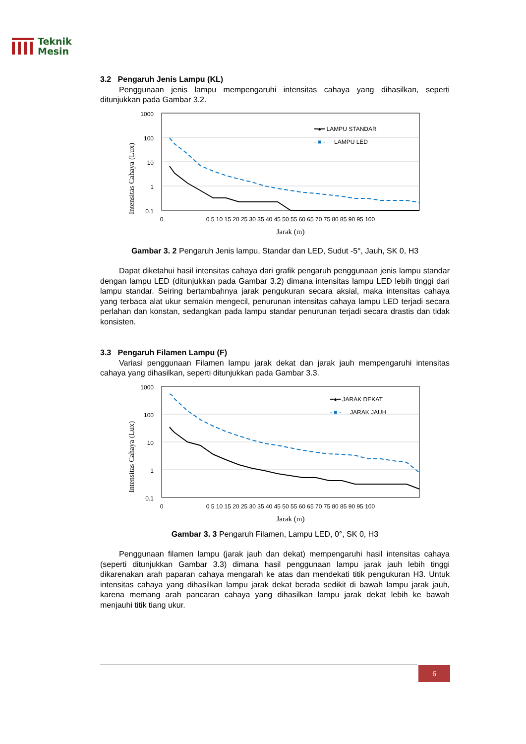Teknik
Mesin
3.2 Pengaruh Jenis Lampu (KL)
Penggunaan jenis lampu mempengaruhi intensitas cahaya yang dihasilkan, seperti ditunjukkan pada Gambar 3.2.
Intensitas Cahaya (Lux)
1000
100
10
1
0.1
━●━ LAMPU STANDAR
- ■ -
LAMPU LED
0
0 5 10 15 20 25 30 35 40 45 50 55 60 65 70 75 80 85 90 95 100
Jarak (m)
Gambar 3. 2 Pengaruh Jenis lampu, Standar dan LED, Sudut -5°, Jauh, SK 0, H3
Dapat diketahui hasil intensitas cahaya dari grafik pengaruh penggunaan jenis lampu standar dengan lampu LED (ditunjukkan pada Gambar 3.2) dimana intensitas lampu LED lebih tinggi dari lampu standar. Seiring bertambahnya jarak pengukuran secara aksial, maka intensitas cahaya yang terbaca alat ukur semakin mengecil, penurunan intensitas cahaya lampu LED terjadi secara perlahan dan konstan, sedangkan pada lampu standar penurunan terjadi secara drastis dan tidak konsisten.
3.3 Pengaruh Filamen Lampu (F)
Variasi penggunaan Filamen lampu jarak dekat dan jarak jauh mempengaruhi intensitas cahaya yang dihasilkan, seperti ditunjukkan pada Gambar 3.3.
Intensitas Cahaya (Lux)
1000
100
10
1
0.1
━●━ JARAK DEKAT
- ■ -
JARAK JAUH
0
0 5 10 15 20 25 30 35 40 45 50 55 60 65 70 75 80 85 90 95 100
Jarak (m)
Gambar 3. 3 Pengaruh Filamen, Lampu LED, 0°, SK 0, H3
Penggunaan filamen lampu (jarak jauh dan dekat) mempengaruhi hasil intensitas cahaya (seperti ditunjukkan Gambar 3.3) dimana hasil penggunaan lampu jarak jauh lebih tinggi dikarenakan arah paparan cahaya mengarah ke atas dan mendekati titik pengukuran H3. Untuk intensitas cahaya yang dihasilkan lampu jarak dekat berada sedikit di bawah lampu jarak jauh, karena memang arah pancaran cahaya yang dihasilkan lampu jarak dekat lebih ke bawah menjauhi titik tiang ukur.
6